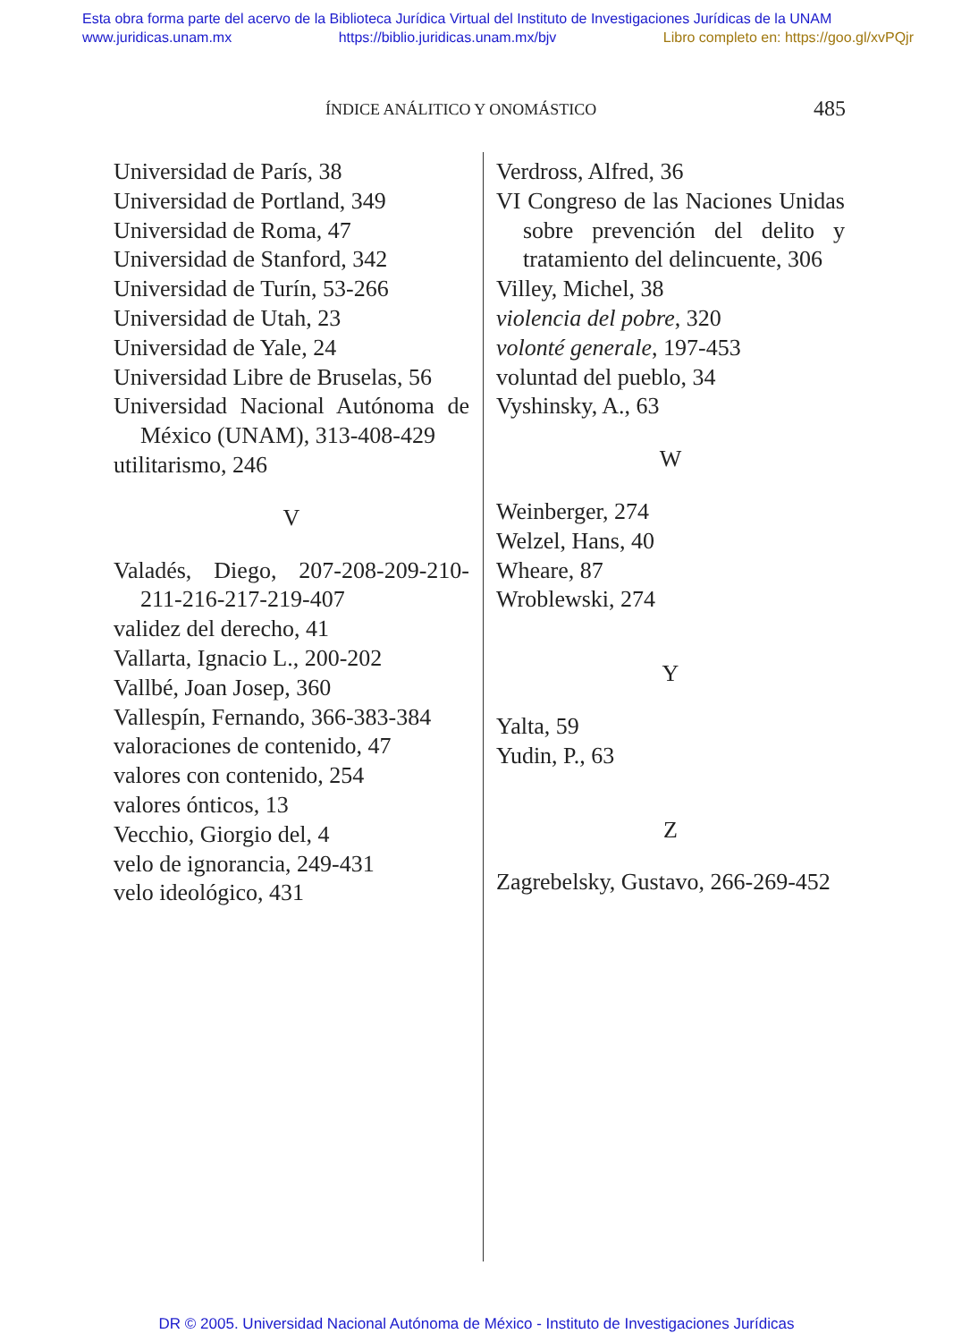Esta obra forma parte del acervo de la Biblioteca Jurídica Virtual del Instituto de Investigaciones Jurídicas de la UNAM
www.juridicas.unam.mx https://biblio.juridicas.unam.mx/bjv Libro completo en: https://goo.gl/xvPQjr
ÍNDICE ANÁLITICO Y ONOMÁSTICO 485
Universidad de París, 38
Universidad de Portland, 349
Universidad de Roma, 47
Universidad de Stanford, 342
Universidad de Turín, 53-266
Universidad de Utah, 23
Universidad de Yale, 24
Universidad Libre de Bruselas, 56
Universidad Nacional Autónoma de México (UNAM), 313-408-429
utilitarismo, 246
V
Valadés, Diego, 207-208-209-210-211-216-217-219-407
validez del derecho, 41
Vallarta, Ignacio L., 200-202
Vallbé, Joan Josep, 360
Vallespín, Fernando, 366-383-384
valoraciones de contenido, 47
valores con contenido, 254
valores ónticos, 13
Vecchio, Giorgio del, 4
velo de ignorancia, 249-431
velo ideológico, 431
Verdross, Alfred, 36
VI Congreso de las Naciones Unidas sobre prevención del delito y tratamiento del delincuente, 306
Villey, Michel, 38
violencia del pobre, 320
volonté generale, 197-453
voluntad del pueblo, 34
Vyshinsky, A., 63
W
Weinberger, 274
Welzel, Hans, 40
Wheare, 87
Wroblewski, 274
Y
Yalta, 59
Yudin, P., 63
Z
Zagrebelsky, Gustavo, 266-269-452
DR © 2005. Universidad Nacional Autónoma de México - Instituto de Investigaciones Jurídicas